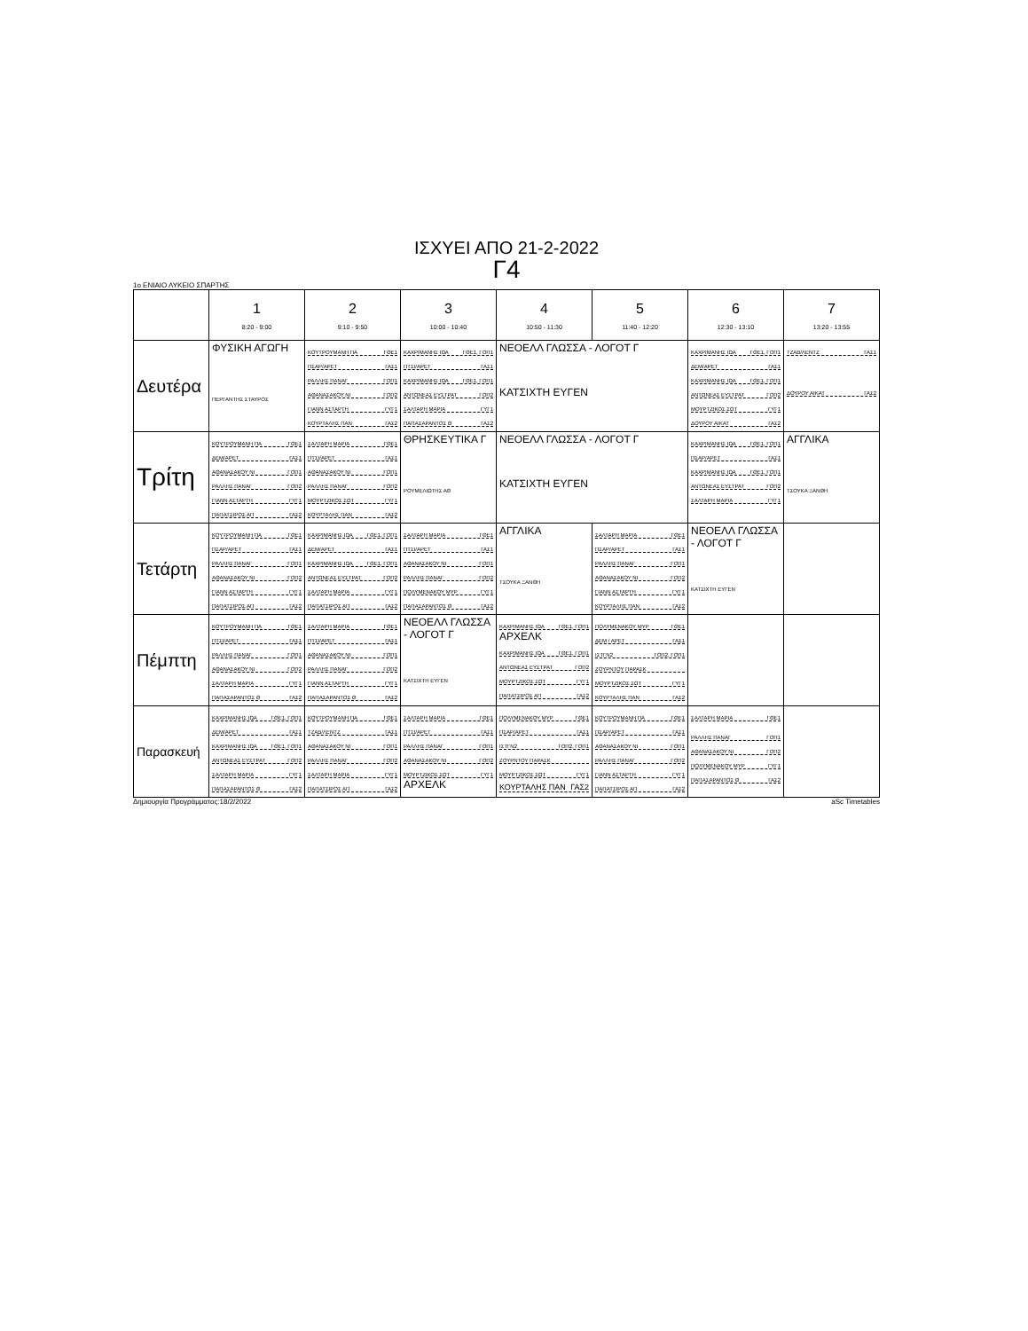ΙΣΧΥΕΙ ΑΠΟ 21-2-2022
Γ4
1ο ΕΝΙΑΙΟ ΛΥΚΕΙΟ ΣΠΑΡΤΗΣ
| | 1 8:20 - 9:00 | 2 9:10 - 9:50 | 3 10:00 - 10:40 | 4 10:50 - 11:30 | 5 11:40 - 12:20 | 6 12:30 - 13:10 | 7 13:20 - 13:55 |
| --- | --- | --- | --- | --- | --- | --- | --- |
| Δευτέρα | ΦΥΣΙΚΗ ΑΓΩΓΗ ΠΕΡΓΑΝΤΗΣ ΣΤΑΥΡΟΣ | ΚΟΥΤΡΟΥΜΑΝΗ ΠΑ ΓΘΕ1 ΠΣΑΡ/ΑΡΕΤ ΓΑΣ1 ΡΑΛΛΗΣ ΠΑΝΑΓ ΓΟΠ1 ΑΘΑΝΑΣΑΚΟΥ ΝΙ ΓΟΠ2 ΓΙΑΝΝ ΑΣΤΑΡΤΗ ΓΥΓ1 ΚΟΥΡΤΑΛΗΣ ΠΑΝ ΓΑΣ2 | ΚΑΧΡΙΜΑΝΗΣ ΙΩΑ ΓΘΕ1, ΓΟΠ1 ΠΤΣΙ/ΑΡΕΤ ΓΑΣ1 ΚΑΧΡΙΜΑΝΗΣ ΙΩΑ ΓΘΕ1, ΓΟΠ1 ΑΝΤΩΝΕΑΣ ΕΥΣΤΡΑΤ ΓΟΠ2 ΣΑΛΤΑΡΗ ΜΑΡΙΑ ΓΥΓ1 ΠΑΠΑΣΑΡΑΝΤΟΣ Θ ΓΑΣ2 | ΝΕΟΕΛΛ ΓΛΩΣΣΑ - ΛΟΓΟΤ Γ ΚΑΤΣΙΧΤΗ ΕΥΓΕΝ | | ΚΑΧΡΙΜΑΝΗΣ ΙΩΑ ΓΘΕ1, ΓΟΠ1 ΔΕΜ/ΑΡΕΤ ΓΑΣ1 ΚΑΧΡΙΜΑΝΗΣ ΙΩΑ ΓΘΕ1, ΓΟΠ1 ΑΝΤΩΝΕΑΣ ΕΥΣΤΡΑΤ ΓΟΠ2 ΜΟΥΡΤΖΙΚΟΣ ΣΩΤ ΓΥΓ1 ΔΟΥΡΟΥ ΑΙΚΑΤ ΓΑΣ2 | ΤΖΑΒ/ΛΕΝΤΖ ΓΑΣ1 ΔΟΥΡΟΥ ΑΙΚΑΤ ΓΑΣ2 |
| Τρίτη | ΚΟΥΤΡΟΥΜΑΝΗ ΠΑ ΓΘΕ1 ΔΕΜ/ΑΡΕΤ ΓΑΣ1 ΑΘΑΝΑΣΑΚΟΥ ΝΙ ΓΟΠ1 ΡΑΛΛΗΣ ΠΑΝΑΓ ΓΟΠ2 ΓΙΑΝΝ ΑΣΤΑΡΤΗ ΓΥΓ1 ΠΑΠΑΤΣΙΡΟΣ ΑΠ ΓΑΣ2 | ΣΑΛΤΑΡΗ ΜΑΡΙΑ ΓΘΕ1 ΠΤΣΙ/ΑΡΕΤ ΓΑΣ1 ΑΘΑΝΑΣΑΚΟΥ ΝΙ ΓΟΠ1 ΡΑΛΛΗΣ ΠΑΝΑΓ ΓΟΠ2 ΜΟΥΡΤΖΙΚΟΣ ΣΩΤ ΓΥΓ1 ΚΟΥΡΤΑΛΗΣ ΠΑΝ ΓΑΣ2 | ΘΡΗΣΚΕΥΤΙΚΑ Γ ΡΟΥΜΕΛΙΩΤΗΣ ΑΘ | ΝΕΟΕΛΛ ΓΛΩΣΣΑ - ΛΟΓΟΤ Γ ΚΑΤΣΙΧΤΗ ΕΥΓΕΝ | | ΚΑΧΡΙΜΑΝΗΣ ΙΩΑ ΓΘΕ1, ΓΟΠ1 ΠΣΑΡ/ΑΡΕΤ ΓΑΣ1 ΚΑΧΡΙΜΑΝΗΣ ΙΩΑ ΓΘΕ1, ΓΟΠ1 ΑΝΤΩΝΕΑΣ ΕΥΣΤΡΑΤ ΓΟΠ2 ΣΑΛΤΑΡΗ ΜΑΡΙΑ ΓΥΓ1 | ΑΓΓΛΙΚΑ ΤΣΟΥΚΑ ΞΑΝΘΗ |
| Τετάρτη | ΚΟΥΤΡΟΥΜΑΝΗ ΠΑ ΓΘΕ1 ΠΣΑΡ/ΑΡΕΤ ΓΑΣ1 ΡΑΛΛΗΣ ΠΑΝΑΓ ΓΟΠ1 ΑΘΑΝΑΣΑΚΟΥ ΝΙ ΓΟΠ2 ΓΙΑΝΝ ΑΣΤΑΡΤΗ ΓΥΓ1 ΠΑΠΑΤΣΙΡΟΣ ΑΠ ΓΑΣ2 | ΚΑΧΡΙΜΑΝΗΣ ΙΩΑ ΓΘΕ1, ΓΟΠ1 ΔΕΜ/ΑΡΕΤ ΓΑΣ1 ΚΑΧΡΙΜΑΝΗΣ ΙΩΑ ΓΘΕ1, ΓΟΠ1 ΑΝΤΩΝΕΑΣ ΕΥΣΤΡΑΤ ΓΟΠ2 ΣΑΛΤΑΡΗ ΜΑΡΙΑ ΓΥΓ1 ΠΑΠΑΤΣΙΡΟΣ ΑΠ ΓΑΣ2 | ΣΑΛΤΑΡΗ ΜΑΡΙΑ ΓΘΕ1 ΠΤΣΙ/ΑΡΕΤ ΓΑΣ1 ΑΘΑΝΑΣΑΚΟΥ ΝΙ ΓΟΠ1 ΡΑΛΛΗΣ ΠΑΝΑΓ ΓΟΠ2 ΠΟΛΥΜΕΝΑΚΟΥ ΜΥΡ ΓΥΓ1 ΠΑΠΑΣΑΡΑΝΤΟΣ Θ ΓΑΣ2 | ΑΓΓΛΙΚΑ ΤΣΟΥΚΑ ΞΑΝΘΗ | ΣΑΛΤΑΡΗ ΜΑΡΙΑ ΓΘΕ1 ΠΣΑΡ/ΑΡΕΤ ΓΑΣ1 ΡΑΛΛΗΣ ΠΑΝΑΓ ΓΟΠ1 ΑΘΑΝΑΣΑΚΟΥ ΝΙ ΓΟΠ2 ΓΙΑΝΝ ΑΣΤΑΡΤΗ ΓΥΓ1 ΚΟΥΡΤΑΛΗΣ ΠΑΝ ΓΑΣ2 | ΝΕΟΕΛΛ ΓΛΩΣΣΑ - ΛΟΓΟΤ Γ ΚΑΤΣΙΧΤΗ ΕΥΓΕΝ | |
| Πέμπτη | ΚΟΥΤΡΟΥΜΑΝΗ ΠΑ ΓΘΕ1 ΠΤΣΙ/ΑΡΕΤ ΓΑΣ1 ΡΑΛΛΗΣ ΠΑΝΑΓ ΓΟΠ1 ΑΘΑΝΑΣΑΚΟΥ ΝΙ ΓΟΠ2 ΣΑΛΤΑΡΗ ΜΑΡΙΑ ΓΥΓ1 ΠΑΠΑΣΑΡΑΝΤΟΣ Θ ΓΑΣ2 | ΣΑΛΤΑΡΗ ΜΑΡΙΑ ΓΘΕ1 ΠΤΣΙ/ΑΡΕΤ ΓΑΣ1 ΑΘΑΝΑΣΑΚΟΥ ΝΙ ΓΟΠ1 ΡΑΛΛΗΣ ΠΑΝΑΓ ΓΟΠ2 ΓΙΑΝΝ ΑΣΤΑΡΤΗ ΓΥΓ1 ΠΑΠΑΣΑΡΑΝΤΟΣ Θ ΓΑΣ2 | ΝΕΟΕΛΛ ΓΛΩΣΣΑ - ΛΟΓΟΤ Γ ΚΑΤΣΙΧΤΗ ΕΥΓΕΝ | ΚΑΧΡΙΜΑΝΗΣ ΙΩΑ ΓΘΕ1, ΓΟΠ1 ΑΡΧΕΛΚ ΚΑΧΡΙΜΑΝΗΣ ΙΩΑ ΓΘΕ1, ΓΟΠ1 ΑΝΤΩΝΕΑΣ ΕΥΣΤΡΑΤ ΓΟΠ2 ΜΟΥΡΤΖΙΚΟΣ ΣΩΤ ΓΥΓ1 ΠΑΠΑΤΣΙΡΟΣ ΑΠ ΓΑΣ2 | ΠΟΛΥΜΕΝΑΚΟΥ ΜΥΡ ΓΘΕ1 ΔΕΜ / ΑΡΕΤ ΓΑΣ1 ΙΣΤΓΝ2 ΓΟΠ2, ΓΟΠ1 ΖΟΥΡΝΤΟΥ ΠΑΡΑΣΚ ΜΟΥΡΤΖΙΚΟΣ ΣΩΤ ΓΥΓ1 ΚΟΥΡΤΑΛΗΣ ΠΑΝ ΓΑΣ2 | | |
| Παρασκευή | ΚΑΧΡΙΜΑΝΗΣ ΙΩΑ ΓΘΕ1, ΓΟΠ1 ΔΕΜ/ΑΡΕΤ ΓΑΣ1 ΚΑΧΡΙΜΑΝΗΣ ΙΩΑ ΓΘΕ1, ΓΟΠ1 ΑΝΤΩΝΕΑΣ ΕΥΣΤΡΑΤ ΓΟΠ2 ΣΑΛΤΑΡΗ ΜΑΡΙΑ ΓΥΓ1 ΠΑΠΑΣΑΡΑΝΤΟΣ Θ ΓΑΣ2 | ΚΟΥΤΡΟΥΜΑΝΗ ΠΑ ΓΘΕ1 ΤΖΑΒ/ΛΕΝΤΖ ΓΑΣ1 ΑΘΑΝΑΣΑΚΟΥ ΝΙ ΓΟΠ1 ΡΑΛΛΗΣ ΠΑΝΑΓ ΓΟΠ2 ΣΑΛΤΑΡΗ ΜΑΡΙΑ ΓΥΓ1 ΠΑΠΑΤΣΙΡΟΣ ΑΠ ΓΑΣ2 | ΣΑΛΤΑΡΗ ΜΑΡΙΑ ΓΘΕ1 ΠΤΣΙ/ΑΡΕΤ ΓΑΣ1 ΡΑΛΛΗΣ ΠΑΝΑΓ ΓΟΠ1 ΑΘΑΝΑΣΑΚΟΥ ΝΙ ΓΟΠ2 ΜΟΥΡΤΖΙΚΟΣ ΣΩΤ ΓΥΓ1 ΑΡΧΕΛΚ | ΠΟΛΥΜΕΝΑΚΟΥ ΜΥΡ ΓΘΕ1 ΠΣΑΡ/ΑΡΕΤ ΓΑΣ1 ΙΣΤΓΝ2 ΓΟΠ2, ΓΟΠ1 ΖΟΥΡΝΤΟΥ ΠΑΡΑΣΚ ΜΟΥΡΤΖΙΚΟΣ ΣΩΤ ΓΥΓ1 ΚΟΥΡΤΑΛΗΣ ΠΑΝ ΓΑΣ2 | ΚΟΥΤΡΟΥΜΑΝΗ ΠΑ ΓΘΕ1 ΠΣΑΡ/ΑΡΕΤ ΓΑΣ1 ΑΘΑΝΑΣΑΚΟΥ ΝΙ ΓΟΠ1 ΡΑΛΛΗΣ ΠΑΝΑΓ ΓΟΠ2 ΓΙΑΝΝ ΑΣΤΑΡΤΗ ΓΥΓ1 ΠΑΠΑΤΣΙΡΟΣ ΑΠ ΓΑΣ2 | ΣΑΛΤΑΡΗ ΜΑΡΙΑ ΓΘΕ1 ΡΑΛΛΗΣ ΠΑΝΑΓ ΓΟΠ1 ΑΘΑΝΑΣΑΚΟΥ ΝΙ ΓΟΠ2 ΠΟΛΥΜΕΝΑΚΟΥ ΜΥΡ ΓΥΓ1 ΠΑΠΑΣΑΡΑΝΤΟΣ Θ ΓΑΣ2 | |
Δημιουργία Προγράμματος:18/2/2022 aSc Timetables